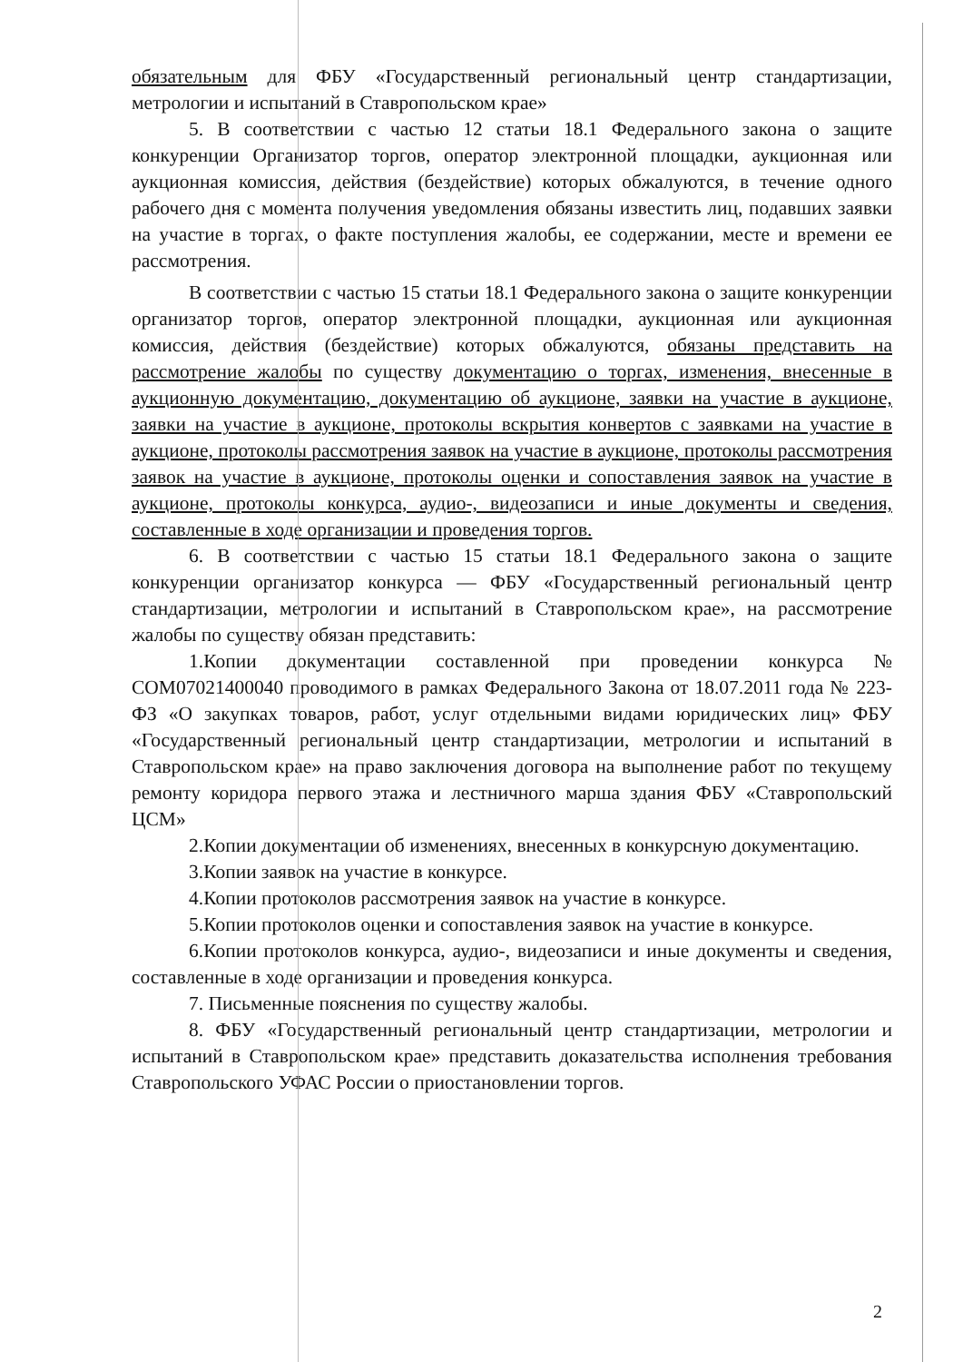обязательным для ФБУ «Государственный региональный центр стандартизации, метрологии и испытаний в Ставропольском крае»
5. В соответствии с частью 12 статьи 18.1 Федерального закона о защите конкуренции Организатор торгов, оператор электронной площадки, аукционная или аукционная комиссия, действия (бездействие) которых обжалуются, в течение одного рабочего дня с момента получения уведомления обязаны известить лиц, подавших заявки на участие в торгах, о факте поступления жалобы, ее содержании, месте и времени ее рассмотрения.
В соответствии с частью 15 статьи 18.1 Федерального закона о защите конкуренции организатор торгов, оператор электронной площадки, аукционная или аукционная комиссия, действия (бездействие) которых обжалуются, обязаны представить на рассмотрение жалобы по существу документацию о торгах, изменения, внесенные в аукционную документацию, документацию об аукционе, заявки на участие в аукционе, заявки на участие в аукционе, протоколы вскрытия конвертов с заявками на участие в аукционе, протоколы рассмотрения заявок на участие в аукционе, протоколы рассмотрения заявок на участие в аукционе, протоколы оценки и сопоставления заявок на участие в аукционе, протоколы конкурса, аудио-, видеозаписи и иные документы и сведения, составленные в ходе организации и проведения торгов.
6. В соответствии с частью 15 статьи 18.1 Федерального закона о защите конкуренции организатор конкурса — ФБУ «Государственный региональный центр стандартизации, метрологии и испытаний в Ставропольском крае», на рассмотрение жалобы по существу обязан представить:
1.Копии документации составленной при проведении конкурса № COM07021400040 проводимого в рамках Федерального Закона от 18.07.2011 года № 223-ФЗ «О закупках товаров, работ, услуг отдельными видами юридических лиц» ФБУ «Государственный региональный центр стандартизации, метрологии и испытаний в Ставропольском крае» на право заключения договора на выполнение работ по текущему ремонту коридора первого этажа и лестничного марша здания ФБУ «Ставропольский ЦСМ»
2.Копии документации об изменениях, внесенных в конкурсную документацию.
3.Копии заявок на участие в конкурсе.
4.Копии протоколов рассмотрения заявок на участие в конкурсе.
5.Копии протоколов оценки и сопоставления заявок на участие в конкурсе.
6.Копии протоколов конкурса, аудио-, видеозаписи и иные документы и сведения, составленные в ходе организации и проведения конкурса.
7. Письменные пояснения по существу жалобы.
8. ФБУ «Государственный региональный центр стандартизации, метрологии и испытаний в Ставропольском крае» представить доказательства исполнения требования Ставропольского УФАС России о приостановлении торгов.
2